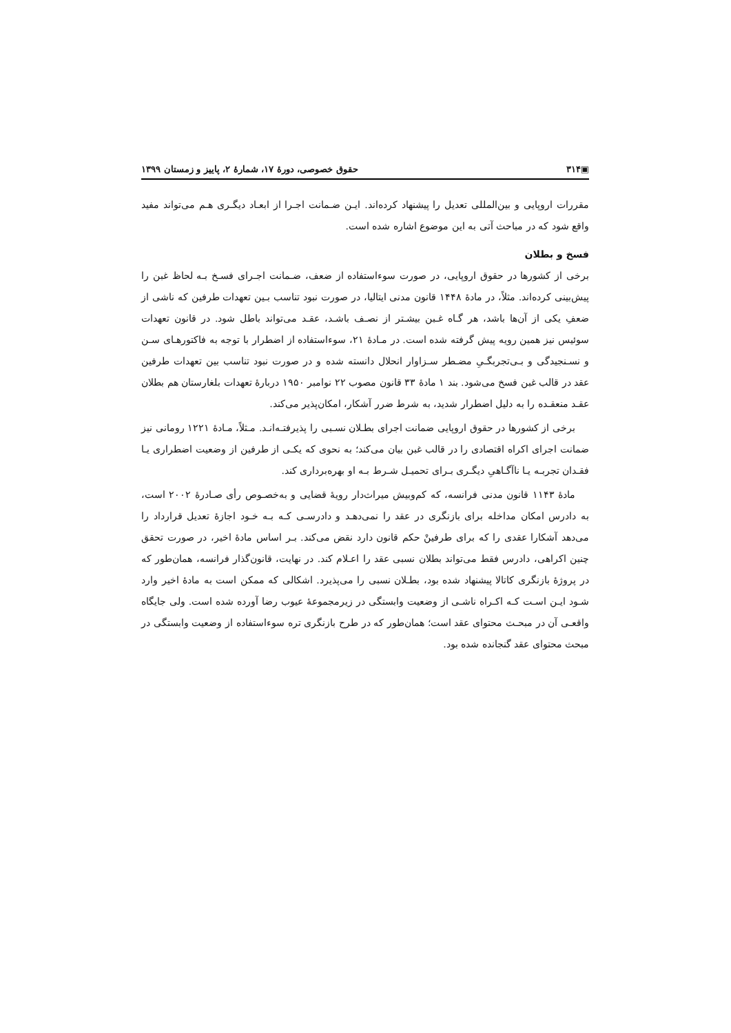▣۳۱۴ حقوق خصوصی، دورهٔ ۱۷، شمارهٔ ۲، پاییز و زمستان ۱۳۹۹
مقررات اروپایی و بین‌المللی تعدیل را پیشنهاد کرده‌اند. ایـن ضـمانت اجـرا از ابعـاد دیگـری هـم می‌تواند مفید واقع شود که در مباحث آتی به این موضوع اشاره شده است.
فسخ و بطلان
برخی از کشورها در حقوق اروپایی، در صورت سوءاستفاده از ضعف، ضـمانت اجـرای فسـخ بـه لحاظ غبن را پیش‌بینی کرده‌اند. مثلاً، در مادهٔ ۱۴۴۸ قانون مدنی ایتالیا، در صورت نبود تناسب بـین تعهدات طرفین که ناشی از ضعفِ یکی از آن‌ها باشد، هر گـاه غـبن بیشـتر از نصـف باشـد، عقـد می‌تواند باطل شود. در قانون تعهدات سوئیس نیز همین رویه پیش گرفته شده است. در مـادهٔ ۲۱، سوءاستفاده از اضطرار با توجه به فاکتورهـای سـن و نسـنجیدگی و بـی‌تجربگـیِ مضـطر سـزاوار انحلال دانسته شده و در صورت نبود تناسب بین تعهدات طرفین عقد در قالب غبن فسخ می‌شود. بند ۱ مادهٔ ۳۳ قانون مصوب ۲۲ نوامبر ۱۹۵۰ دربارهٔ تعهدات بلغارستان هم بطلان عقـد منعقـده را به دلیل اضطرار شدید، به شرط ضرر آشکار، امکان‌پذیر می‌کند.
برخی از کشورها در حقوق اروپایی ضمانت اجرای بطـلان نسـبی را پذیرفتـه‌انـد. مـثلاً، مـادهٔ ۱۲۲۱ رومانی نیز ضمانت اجرای اکراه اقتصادی را در قالب غبن بیان می‌کند؛ به نحوی که یکـی از طرفین از وضعیت اضطراری یـا فقـدان تجربـه یـا ناآگـاهیِ دیگـری بـرای تحمیـل شـرط بـه او بهره‌برداری کند.
مادهٔ ۱۱۴۳ قانون مدنی فرانسه، که کم‌وبیش میراث‌دار رویهٔ قضایی و به‌خصـوص رأی صـادرهٔ ۲۰۰۲ است، به دادرس امکان مداخله برای بازنگری در عقد را نمی‌دهـد و دادرسـی کـه بـه خـود اجازهٔ تعدیل قرارداد را می‌دهد آشکارا عقدی را که برای طرفینْ حکم قانون دارد نقض می‌کند. بـر اساس مادهٔ اخیر، در صورت تحقق چنین اکراهی، دادرس فقط می‌تواند بطلان نسبی عقد را اعـلام کند. در نهایت، قانون‌گذار فرانسه، همان‌طور که در پروژهٔ بازنگری کاتالا پیشنهاد شده بود، بطـلان نسبی را می‌پذیرد. اشکالی که ممکن است به مادهٔ اخیر وارد شـود ایـن اسـت کـه اکـراه ناشـی از وضعیت وابستگی در زیرمجموعهٔ عیوب رضا آورده شده است. ولی جایگاه واقعـی آن در مبحـث محتوای عقد است؛ همان‌طور که در طرح بازنگری تره سوءاستفاده از وضعیت وابستگی در مبحث محتوای عقد گنجانده شده بود.